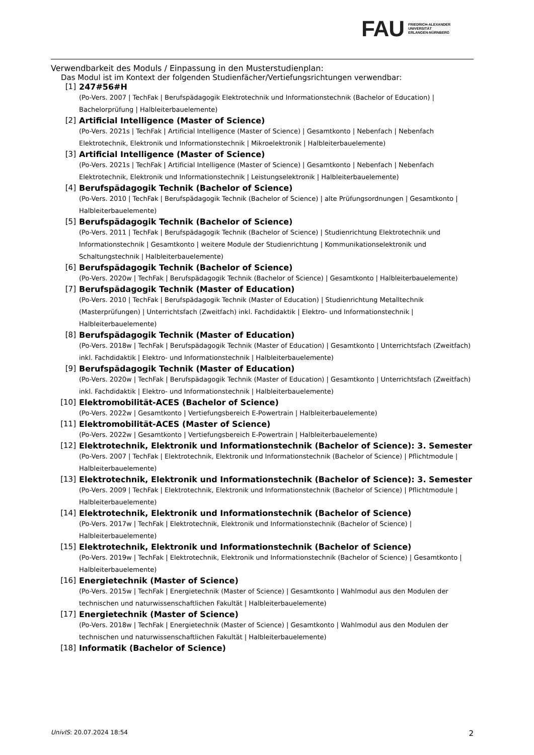FAU
FRIEDRICH-ALEXANDER
UNIVERSITÄT
ERLANGEN-NÜRNBERG
Verwendbarkeit des Moduls / Einpassung in den Musterstudienplan:
Das Modul ist im Kontext der folgenden Studienfächer/Vertiefungsrichtungen verwendbar:
[1] 247#56#H
(Po-Vers. 2007 | TechFak | Berufspädagogik Elektrotechnik und Informationstechnik (Bachelor of Education) | Bachelorprüfung | Halbleiterbauelemente)
[2] Artificial Intelligence (Master of Science)
(Po-Vers. 2021s | TechFak | Artificial Intelligence (Master of Science) | Gesamtkonto | Nebenfach | Nebenfach Elektrotechnik, Elektronik und Informationstechnik | Mikroelektronik | Halbleiterbauelemente)
[3] Artificial Intelligence (Master of Science)
(Po-Vers. 2021s | TechFak | Artificial Intelligence (Master of Science) | Gesamtkonto | Nebenfach | Nebenfach Elektrotechnik, Elektronik und Informationstechnik | Leistungselektronik | Halbleiterbauelemente)
[4] Berufspädagogik Technik (Bachelor of Science)
(Po-Vers. 2010 | TechFak | Berufspädagogik Technik (Bachelor of Science) | alte Prüfungsordnungen | Gesamtkonto | Halbleiterbauelemente)
[5] Berufspädagogik Technik (Bachelor of Science)
(Po-Vers. 2011 | TechFak | Berufspädagogik Technik (Bachelor of Science) | Studienrichtung Elektrotechnik und Informationstechnik | Gesamtkonto | weitere Module der Studienrichtung | Kommunikationselektronik und Schaltungstechnik | Halbleiterbauelemente)
[6] Berufspädagogik Technik (Bachelor of Science)
(Po-Vers. 2020w | TechFak | Berufspädagogik Technik (Bachelor of Science) | Gesamtkonto | Halbleiterbauelemente)
[7] Berufspädagogik Technik (Master of Education)
(Po-Vers. 2010 | TechFak | Berufspädagogik Technik (Master of Education) | Studienrichtung Metalltechnik (Masterprüfungen) | Unterrichtsfach (Zweitfach) inkl. Fachdidaktik | Elektro- und Informationstechnik | Halbleiterbauelemente)
[8] Berufspädagogik Technik (Master of Education)
(Po-Vers. 2018w | TechFak | Berufspädagogik Technik (Master of Education) | Gesamtkonto | Unterrichtsfach (Zweitfach) inkl. Fachdidaktik | Elektro- und Informationstechnik | Halbleiterbauelemente)
[9] Berufspädagogik Technik (Master of Education)
(Po-Vers. 2020w | TechFak | Berufspädagogik Technik (Master of Education) | Gesamtkonto | Unterrichtsfach (Zweitfach) inkl. Fachdidaktik | Elektro- und Informationstechnik | Halbleiterbauelemente)
[10] Elektromobilität-ACES (Bachelor of Science)
(Po-Vers. 2022w | Gesamtkonto | Vertiefungsbereich E-Powertrain | Halbleiterbauelemente)
[11] Elektromobilität-ACES (Master of Science)
(Po-Vers. 2022w | Gesamtkonto | Vertiefungsbereich E-Powertrain | Halbleiterbauelemente)
[12] Elektrotechnik, Elektronik und Informationstechnik (Bachelor of Science): 3. Semester
(Po-Vers. 2007 | TechFak | Elektrotechnik, Elektronik und Informationstechnik (Bachelor of Science) | Pflichtmodule | Halbleiterbauelemente)
[13] Elektrotechnik, Elektronik und Informationstechnik (Bachelor of Science): 3. Semester
(Po-Vers. 2009 | TechFak | Elektrotechnik, Elektronik und Informationstechnik (Bachelor of Science) | Pflichtmodule | Halbleiterbauelemente)
[14] Elektrotechnik, Elektronik und Informationstechnik (Bachelor of Science)
(Po-Vers. 2017w | TechFak | Elektrotechnik, Elektronik und Informationstechnik (Bachelor of Science) | Halbleiterbauelemente)
[15] Elektrotechnik, Elektronik und Informationstechnik (Bachelor of Science)
(Po-Vers. 2019w | TechFak | Elektrotechnik, Elektronik und Informationstechnik (Bachelor of Science) | Gesamtkonto | Halbleiterbauelemente)
[16] Energietechnik (Master of Science)
(Po-Vers. 2015w | TechFak | Energietechnik (Master of Science) | Gesamtkonto | Wahlmodul aus den Modulen der technischen und naturwissenschaftlichen Fakultät | Halbleiterbauelemente)
[17] Energietechnik (Master of Science)
(Po-Vers. 2018w | TechFak | Energietechnik (Master of Science) | Gesamtkonto | Wahlmodul aus den Modulen der technischen und naturwissenschaftlichen Fakultät | Halbleiterbauelemente)
[18] Informatik (Bachelor of Science)
UnivIS: 20.07.2024 18:54 2